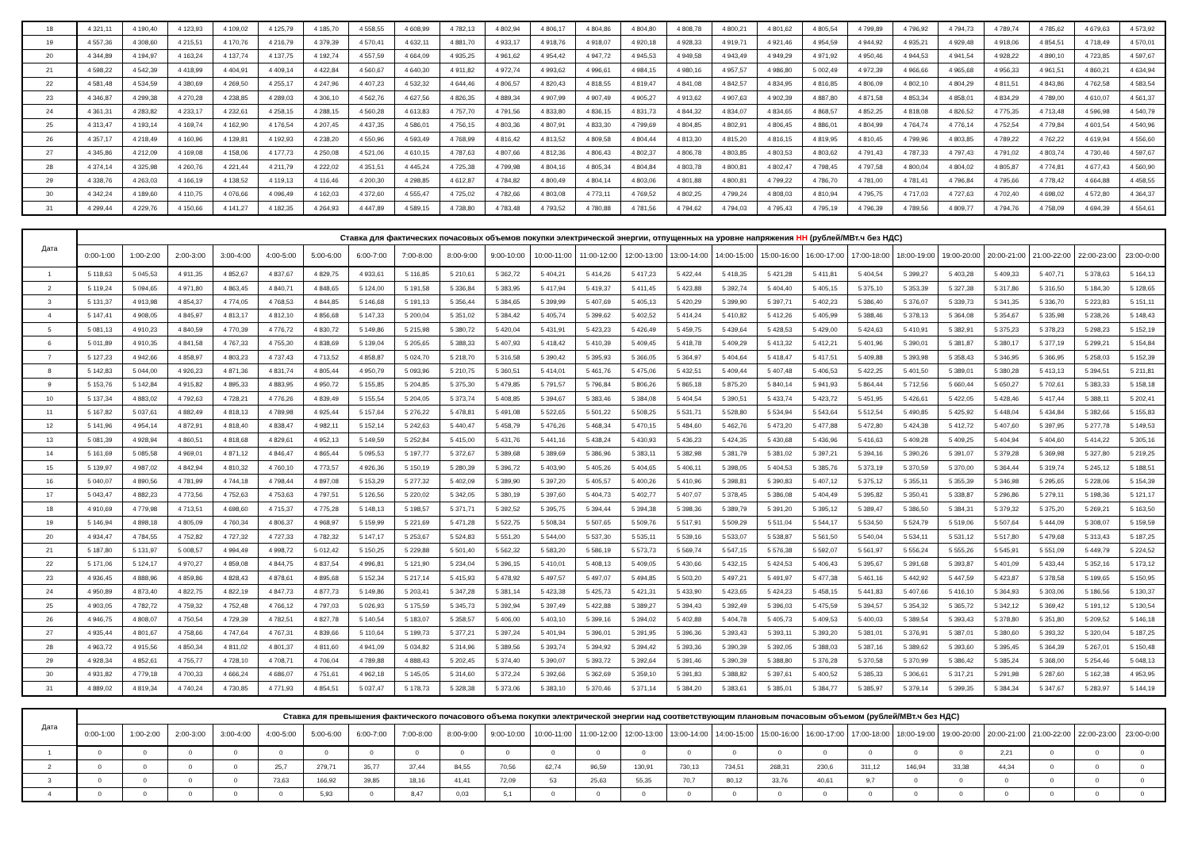| 18 | 4 321,11 | 4 190,40 | 4 123,93 | 4 109,02 | 4 125,79 | 4 185,70 | 4 558,55 | 4 608,99 | 4 782,13 | 4 802,94 | 4 806,17 | 4 804,86 | 4 804,80 | 4 808,78 | 4 800,21 | 4 801,62 | 4 805,54 | 4 799,89 | 4 796,92 | 4 794,73 | 4 789,74 | 4 785,62 | 4 679,63 | 4 573,92 |
| 19 | 4 557,36 | 4 308,60 | 4 215,51 | 4 170,76 | 4 216,79 | 4 379,39 | 4 570,41 | 4 632,11 | 4 881,70 | 4 933,17 | 4 918,76 | 4 918,07 | 4 920,18 | 4 928,33 | 4 919,71 | 4 921,46 | 4 954,59 | 4 944,92 | 4 935,21 | 4 929,48 | 4 918,06 | 4 854,51 | 4 718,49 | 4 570,01 |
| 20 | 4 344,89 | 4 194,97 | 4 163,24 | 4 137,74 | 4 137,75 | 4 192,74 | 4 557,59 | 4 664,09 | 4 935,25 | 4 961,62 | 4 954,42 | 4 947,72 | 4 945,53 | 4 949,58 | 4 943,49 | 4 949,29 | 4 971,92 | 4 950,46 | 4 944,53 | 4 941,54 | 4 928,22 | 4 890,10 | 4 723,85 | 4 597,67 |
| 21 | 4 598,22 | 4 542,39 | 4 418,99 | 4 404,91 | 4 409,14 | 4 422,84 | 4 560,67 | 4 640,30 | 4 911,82 | 4 972,74 | 4 993,62 | 4 996,61 | 4 984,15 | 4 980,16 | 4 957,57 | 4 986,80 | 5 002,49 | 4 972,39 | 4 966,66 | 4 965,68 | 4 956,33 | 4 961,51 | 4 860,21 | 4 634,94 |
| 22 | 4 581,48 | 4 534,59 | 4 380,69 | 4 269,50 | 4 255,17 | 4 247,96 | 4 407,23 | 4 532,32 | 4 644,46 | 4 806,57 | 4 820,43 | 4 818,55 | 4 819,47 | 4 841,08 | 4 842,57 | 4 834,95 | 4 816,85 | 4 806,09 | 4 802,10 | 4 804,29 | 4 811,51 | 4 843,86 | 4 762,58 | 4 583,54 |
| 23 | 4 346,87 | 4 299,38 | 4 270,28 | 4 238,85 | 4 289,03 | 4 306,10 | 4 562,76 | 4 627,56 | 4 826,35 | 4 889,34 | 4 907,99 | 4 907,49 | 4 905,27 | 4 913,62 | 4 907,63 | 4 902,39 | 4 887,80 | 4 871,58 | 4 853,34 | 4 858,01 | 4 834,29 | 4 789,00 | 4 610,07 | 4 561,37 |
| 24 | 4 361,31 | 4 283,82 | 4 233,17 | 4 232,61 | 4 258,15 | 4 288,15 | 4 560,28 | 4 613,83 | 4 757,70 | 4 791,56 | 4 833,80 | 4 836,15 | 4 831,73 | 4 844,32 | 4 834,07 | 4 834,65 | 4 868,57 | 4 852,25 | 4 818,08 | 4 826,52 | 4 775,35 | 4 713,48 | 4 596,98 | 4 540,79 |
| 25 | 4 313,47 | 4 193,14 | 4 169,74 | 4 162,90 | 4 176,54 | 4 207,45 | 4 437,35 | 4 586,01 | 4 756,15 | 4 803,36 | 4 807,91 | 4 833,30 | 4 799,69 | 4 804,85 | 4 802,91 | 4 806,45 | 4 886,01 | 4 804,99 | 4 764,74 | 4 776,14 | 4 752,54 | 4 779,84 | 4 601,54 | 4 540,96 |
| 26 | 4 357,17 | 4 218,49 | 4 160,96 | 4 139,81 | 4 192,93 | 4 238,20 | 4 550,96 | 4 593,49 | 4 768,99 | 4 816,42 | 4 813,52 | 4 809,58 | 4 804,44 | 4 813,30 | 4 815,20 | 4 816,15 | 4 819,95 | 4 810,45 | 4 799,96 | 4 803,85 | 4 789,22 | 4 762,22 | 4 619,94 | 4 556,60 |
| 27 | 4 345,86 | 4 212,09 | 4 169,08 | 4 158,06 | 4 177,73 | 4 250,08 | 4 521,06 | 4 610,15 | 4 787,63 | 4 807,66 | 4 812,36 | 4 806,43 | 4 802,37 | 4 806,78 | 4 803,85 | 4 803,53 | 4 803,62 | 4 791,43 | 4 787,33 | 4 797,43 | 4 791,02 | 4 803,74 | 4 730,46 | 4 597,67 |
| 28 | 4 374,14 | 4 325,98 | 4 260,76 | 4 221,44 | 4 211,79 | 4 222,02 | 4 351,51 | 4 445,24 | 4 725,38 | 4 799,98 | 4 804,16 | 4 805,34 | 4 804,84 | 4 803,78 | 4 800,81 | 4 802,47 | 4 798,45 | 4 797,58 | 4 800,04 | 4 804,02 | 4 805,87 | 4 774,81 | 4 677,43 | 4 560,90 |
| 29 | 4 338,76 | 4 263,03 | 4 166,19 | 4 138,52 | 4 119,13 | 4 116,46 | 4 200,30 | 4 298,85 | 4 612,87 | 4 784,82 | 4 800,49 | 4 804,14 | 4 803,06 | 4 801,88 | 4 800,81 | 4 799,22 | 4 786,70 | 4 781,00 | 4 781,41 | 4 796,84 | 4 795,66 | 4 778,42 | 4 664,88 | 4 458,55 |
| 30 | 4 342,24 | 4 189,60 | 4 110,75 | 4 076,66 | 4 096,49 | 4 162,03 | 4 372,60 | 4 555,47 | 4 725,02 | 4 782,66 | 4 803,08 | 4 773,11 | 4 769,52 | 4 802,25 | 4 799,24 | 4 808,03 | 4 810,94 | 4 795,75 | 4 717,03 | 4 727,63 | 4 702,40 | 4 698,02 | 4 572,80 | 4 364,37 |
| 31 | 4 299,44 | 4 229,76 | 4 150,66 | 4 141,27 | 4 182,35 | 4 264,93 | 4 447,89 | 4 589,15 | 4 738,80 | 4 783,48 | 4 793,52 | 4 780,88 | 4 781,56 | 4 794,62 | 4 794,03 | 4 795,43 | 4 795,19 | 4 796,39 | 4 789,56 | 4 809,77 | 4 794,76 | 4 758,09 | 4 694,39 | 4 554,61 |
| Дата | Ставка для фактических почасовых объемов покупки электрической энергии, отпущенных на уровне напряжения НН (рублей/МВт.ч без НДС) | | | | | | | | | | | | | | | | | | | | | | | |
| --- | --- | --- | --- | --- | --- | --- | --- | --- | --- | --- | --- | --- | --- | --- | --- | --- | --- | --- | --- | --- | --- | --- | --- | --- |
| | 0:00-1:00 | 1:00-2:00 | 2:00-3:00 | 3:00-4:00 | 4:00-5:00 | 5:00-6:00 | 6:00-7:00 | 7:00-8:00 | 8:00-9:00 | 9:00-10:00 | 10:00-11:00 | 11:00-12:00 | 12:00-13:00 | 13:00-14:00 | 14:00-15:00 | 15:00-16:00 | 16:00-17:00 | 17:00-18:00 | 18:00-19:00 | 19:00-20:00 | 20:00-21:00 | 21:00-22:00 | 22:00-23:00 | 23:00-0:00 |
| 1 | 5 118,63 | 5 045,53 | 4 911,35 | 4 852,67 | 4 837,67 | 4 829,75 | 4 933,61 | 5 116,85 | 5 210,61 | 5 362,72 | 5 404,21 | 5 414,26 | 5 417,23 | 5 422,44 | 5 418,35 | 5 421,28 | 5 411,81 | 5 404,54 | 5 399,27 | 5 403,28 | 5 409,33 | 5 407,71 | 5 378,63 | 5 164,13 |
| 2 | 5 119,24 | 5 094,65 | 4 971,80 | 4 863,45 | 4 840,71 | 4 848,65 | 5 124,00 | 5 191,58 | 5 336,84 | 5 383,95 | 5 417,94 | 5 419,37 | 5 411,45 | 5 423,88 | 5 392,74 | 5 404,40 | 5 405,15 | 5 375,10 | 5 353,39 | 5 327,38 | 5 317,86 | 5 316,50 | 5 184,30 | 5 128,65 |
| 3 | 5 131,37 | 4 913,98 | 4 854,37 | 4 774,05 | 4 768,53 | 4 844,85 | 5 146,68 | 5 191,13 | 5 356,44 | 5 384,65 | 5 399,99 | 5 407,69 | 5 405,13 | 5 420,29 | 5 399,90 | 5 397,71 | 5 402,23 | 5 386,40 | 5 376,07 | 5 339,73 | 5 341,35 | 5 336,70 | 5 223,83 | 5 151,11 |
| 4 | 5 147,41 | 4 908,05 | 4 845,97 | 4 813,17 | 4 812,10 | 4 856,68 | 5 147,33 | 5 200,04 | 5 351,02 | 5 384,42 | 5 405,74 | 5 399,62 | 5 402,52 | 5 414,24 | 5 410,82 | 5 412,26 | 5 405,99 | 5 388,46 | 5 378,13 | 5 364,08 | 5 354,67 | 5 335,98 | 5 238,26 | 5 148,43 |
| 5 | 5 081,13 | 4 910,23 | 4 840,59 | 4 770,39 | 4 776,72 | 4 830,72 | 5 149,86 | 5 215,98 | 5 380,72 | 5 420,04 | 5 431,91 | 5 423,23 | 5 426,49 | 5 459,75 | 5 439,64 | 5 428,53 | 5 429,00 | 5 424,63 | 5 410,91 | 5 382,91 | 5 375,23 | 5 378,23 | 5 298,23 | 5 152,19 |
| 6 | 5 011,89 | 4 910,35 | 4 841,58 | 4 767,33 | 4 755,30 | 4 838,69 | 5 139,04 | 5 205,65 | 5 388,33 | 5 407,93 | 5 418,42 | 5 410,39 | 5 409,45 | 5 418,78 | 5 409,29 | 5 413,32 | 5 412,21 | 5 401,96 | 5 390,01 | 5 381,87 | 5 380,17 | 5 377,19 | 5 299,21 | 5 154,84 |
| 7 | 5 127,23 | 4 942,66 | 4 858,97 | 4 803,23 | 4 737,43 | 4 713,52 | 4 858,87 | 5 024,70 | 5 218,70 | 5 316,58 | 5 390,42 | 5 395,93 | 5 366,05 | 5 364,97 | 5 404,64 | 5 418,47 | 5 417,51 | 5 409,88 | 5 393,98 | 5 358,43 | 5 346,95 | 5 366,95 | 5 258,03 | 5 152,39 |
| 8 | 5 142,83 | 5 044,00 | 4 926,23 | 4 871,36 | 4 831,74 | 4 805,44 | 4 950,79 | 5 093,96 | 5 210,75 | 5 360,51 | 5 414,01 | 5 461,76 | 5 475,06 | 5 432,51 | 5 409,44 | 5 407,48 | 5 406,53 | 5 422,25 | 5 401,50 | 5 389,01 | 5 380,28 | 5 413,13 | 5 394,51 | 5 211,81 |
| 9 | 5 153,76 | 5 142,84 | 4 915,82 | 4 895,33 | 4 883,95 | 4 950,72 | 5 155,85 | 5 204,85 | 5 375,30 | 5 479,85 | 5 791,57 | 5 796,84 | 5 806,26 | 5 865,18 | 5 875,20 | 5 840,14 | 5 941,93 | 5 864,44 | 5 712,56 | 5 660,44 | 5 650,27 | 5 702,61 | 5 383,33 | 5 158,18 |
| 10 | 5 137,34 | 4 883,02 | 4 792,63 | 4 728,21 | 4 776,26 | 4 839,49 | 5 155,54 | 5 204,05 | 5 373,74 | 5 408,85 | 5 394,67 | 5 383,46 | 5 384,08 | 5 404,54 | 5 390,51 | 5 433,74 | 5 423,72 | 5 451,95 | 5 426,61 | 5 422,05 | 5 428,46 | 5 417,44 | 5 388,11 | 5 202,41 |
| 11 | 5 167,82 | 5 037,61 | 4 882,49 | 4 818,13 | 4 789,98 | 4 925,44 | 5 157,64 | 5 276,22 | 5 478,81 | 5 491,08 | 5 522,65 | 5 501,22 | 5 508,25 | 5 531,71 | 5 528,80 | 5 534,94 | 5 543,64 | 5 512,54 | 5 490,85 | 5 425,92 | 5 448,04 | 5 434,84 | 5 382,66 | 5 155,83 |
| 12 | 5 141,96 | 4 954,14 | 4 872,91 | 4 818,40 | 4 838,47 | 4 982,11 | 5 152,14 | 5 242,63 | 5 440,47 | 5 458,79 | 5 476,26 | 5 468,34 | 5 470,15 | 5 484,60 | 5 462,76 | 5 473,20 | 5 477,88 | 5 472,80 | 5 424,38 | 5 412,72 | 5 407,60 | 5 397,95 | 5 277,78 | 5 149,53 |
| 13 | 5 081,39 | 4 928,94 | 4 860,51 | 4 818,68 | 4 829,61 | 4 952,13 | 5 149,59 | 5 252,84 | 5 415,00 | 5 431,76 | 5 441,16 | 5 438,24 | 5 430,93 | 5 436,23 | 5 424,35 | 5 430,68 | 5 436,96 | 5 416,63 | 5 409,28 | 5 409,25 | 5 404,94 | 5 404,60 | 5 414,22 | 5 305,16 |
| 14 | 5 161,69 | 5 085,58 | 4 969,01 | 4 871,12 | 4 846,47 | 4 865,44 | 5 095,53 | 5 197,77 | 5 372,67 | 5 389,68 | 5 389,69 | 5 386,96 | 5 383,11 | 5 382,98 | 5 381,79 | 5 381,02 | 5 397,21 | 5 394,16 | 5 390,26 | 5 391,07 | 5 379,28 | 5 369,98 | 5 327,80 | 5 219,25 |
| 15 | 5 139,97 | 4 987,02 | 4 842,94 | 4 810,32 | 4 760,10 | 4 773,57 | 4 926,36 | 5 150,19 | 5 280,39 | 5 396,72 | 5 403,90 | 5 405,26 | 5 404,65 | 5 406,11 | 5 398,05 | 5 404,53 | 5 385,76 | 5 373,19 | 5 370,59 | 5 370,00 | 5 364,44 | 5 319,74 | 5 245,12 | 5 188,51 |
| 16 | 5 040,07 | 4 890,56 | 4 781,99 | 4 744,18 | 4 798,44 | 4 897,08 | 5 153,29 | 5 277,32 | 5 402,09 | 5 389,90 | 5 397,20 | 5 405,57 | 5 400,26 | 5 410,96 | 5 398,81 | 5 390,83 | 5 407,12 | 5 375,12 | 5 355,11 | 5 355,39 | 5 346,98 | 5 295,65 | 5 228,06 | 5 154,39 |
| 17 | 5 043,47 | 4 882,23 | 4 773,56 | 4 752,63 | 4 753,63 | 4 797,51 | 5 126,56 | 5 220,02 | 5 342,05 | 5 380,19 | 5 397,60 | 5 404,73 | 5 402,77 | 5 407,07 | 5 378,45 | 5 386,08 | 5 404,49 | 5 395,82 | 5 350,41 | 5 338,87 | 5 296,86 | 5 279,11 | 5 198,36 | 5 121,17 |
| 18 | 4 910,69 | 4 779,98 | 4 713,51 | 4 698,60 | 4 715,37 | 4 775,28 | 5 148,13 | 5 198,57 | 5 371,71 | 5 392,52 | 5 395,75 | 5 394,44 | 5 394,38 | 5 398,36 | 5 389,79 | 5 391,20 | 5 395,12 | 5 389,47 | 5 386,50 | 5 384,31 | 5 379,32 | 5 375,20 | 5 269,21 | 5 163,50 |
| 19 | 5 146,94 | 4 898,18 | 4 805,09 | 4 760,34 | 4 806,37 | 4 968,97 | 5 159,99 | 5 221,69 | 5 471,28 | 5 522,75 | 5 508,34 | 5 507,65 | 5 509,76 | 5 517,91 | 5 509,29 | 5 511,04 | 5 544,17 | 5 534,50 | 5 524,79 | 5 519,06 | 5 507,64 | 5 444,09 | 5 308,07 | 5 159,59 |
| 20 | 4 934,47 | 4 784,55 | 4 752,82 | 4 727,32 | 4 727,33 | 4 782,32 | 5 147,17 | 5 253,67 | 5 524,83 | 5 551,20 | 5 544,00 | 5 537,30 | 5 535,11 | 5 539,16 | 5 533,07 | 5 538,87 | 5 561,50 | 5 540,04 | 5 534,11 | 5 531,12 | 5 517,80 | 5 479,68 | 5 313,43 | 5 187,25 |
| 21 | 5 187,80 | 5 131,97 | 5 008,57 | 4 994,49 | 4 998,72 | 5 012,42 | 5 150,25 | 5 229,88 | 5 501,40 | 5 562,32 | 5 583,20 | 5 586,19 | 5 573,73 | 5 569,74 | 5 547,15 | 5 576,38 | 5 592,07 | 5 561,97 | 5 556,24 | 5 555,26 | 5 545,91 | 5 551,09 | 5 449,79 | 5 224,52 |
| 22 | 5 171,06 | 5 124,17 | 4 970,27 | 4 859,08 | 4 844,75 | 4 837,54 | 4 996,81 | 5 121,90 | 5 234,04 | 5 396,15 | 5 410,01 | 5 408,13 | 5 409,05 | 5 430,66 | 5 432,15 | 5 424,53 | 5 406,43 | 5 395,67 | 5 391,68 | 5 393,87 | 5 401,09 | 5 433,44 | 5 352,16 | 5 173,12 |
| 23 | 4 936,45 | 4 888,96 | 4 859,86 | 4 828,43 | 4 878,61 | 4 895,68 | 5 152,34 | 5 217,14 | 5 415,93 | 5 478,92 | 5 497,57 | 5 497,07 | 5 494,85 | 5 503,20 | 5 497,21 | 5 491,97 | 5 477,38 | 5 461,16 | 5 442,92 | 5 447,59 | 5 423,87 | 5 378,58 | 5 199,65 | 5 150,95 |
| 24 | 4 950,89 | 4 873,40 | 4 822,75 | 4 822,19 | 4 847,73 | 4 877,73 | 5 149,86 | 5 203,41 | 5 347,28 | 5 381,14 | 5 423,38 | 5 425,73 | 5 421,31 | 5 433,90 | 5 423,65 | 5 424,23 | 5 458,15 | 5 441,83 | 5 407,66 | 5 416,10 | 5 364,93 | 5 303,06 | 5 186,56 | 5 130,37 |
| 25 | 4 903,05 | 4 782,72 | 4 759,32 | 4 752,48 | 4 766,12 | 4 797,03 | 5 026,93 | 5 175,59 | 5 345,73 | 5 392,94 | 5 397,49 | 5 422,88 | 5 389,27 | 5 394,43 | 5 392,49 | 5 396,03 | 5 475,59 | 5 394,57 | 5 354,32 | 5 365,72 | 5 342,12 | 5 369,42 | 5 191,12 | 5 130,54 |
| 26 | 4 946,75 | 4 808,07 | 4 750,54 | 4 729,39 | 4 782,51 | 4 827,78 | 5 140,54 | 5 183,07 | 5 358,57 | 5 406,00 | 5 403,10 | 5 399,16 | 5 394,02 | 5 402,88 | 5 404,78 | 5 405,73 | 5 409,53 | 5 400,03 | 5 389,54 | 5 393,43 | 5 378,80 | 5 351,80 | 5 209,52 | 5 146,18 |
| 27 | 4 935,44 | 4 801,67 | 4 758,66 | 4 747,64 | 4 767,31 | 4 839,66 | 5 110,64 | 5 199,73 | 5 377,21 | 5 397,24 | 5 401,94 | 5 396,01 | 5 391,95 | 5 396,36 | 5 393,43 | 5 393,11 | 5 393,20 | 5 381,01 | 5 376,91 | 5 387,01 | 5 380,60 | 5 393,32 | 5 320,04 | 5 187,25 |
| 28 | 4 963,72 | 4 915,56 | 4 850,34 | 4 811,02 | 4 801,37 | 4 811,60 | 4 941,09 | 5 034,82 | 5 314,96 | 5 389,56 | 5 393,74 | 5 394,92 | 5 394,42 | 5 393,36 | 5 390,39 | 5 392,05 | 5 388,03 | 5 387,16 | 5 389,62 | 5 393,60 | 5 395,45 | 5 364,39 | 5 267,01 | 5 150,48 |
| 29 | 4 928,34 | 4 852,61 | 4 755,77 | 4 728,10 | 4 708,71 | 4 706,04 | 4 789,88 | 4 888,43 | 5 202,45 | 5 374,40 | 5 390,07 | 5 393,72 | 5 392,64 | 5 391,46 | 5 390,39 | 5 388,80 | 5 376,28 | 5 370,58 | 5 370,99 | 5 386,42 | 5 385,24 | 5 368,00 | 5 254,46 | 5 048,13 |
| 30 | 4 931,82 | 4 779,18 | 4 700,33 | 4 666,24 | 4 686,07 | 4 751,61 | 4 962,18 | 5 145,05 | 5 314,60 | 5 372,24 | 5 392,66 | 5 362,69 | 5 359,10 | 5 391,83 | 5 388,82 | 5 397,61 | 5 400,52 | 5 385,33 | 5 306,61 | 5 317,21 | 5 291,98 | 5 287,60 | 5 162,38 | 4 953,95 |
| 31 | 4 889,02 | 4 819,34 | 4 740,24 | 4 730,85 | 4 771,93 | 4 854,51 | 5 037,47 | 5 178,73 | 5 328,38 | 5 373,06 | 5 383,10 | 5 370,46 | 5 371,14 | 5 384,20 | 5 383,61 | 5 385,01 | 5 384,77 | 5 385,97 | 5 379,14 | 5 399,35 | 5 384,34 | 5 347,67 | 5 283,97 | 5 144,19 |
| Дата | Ставка для превышения фактического почасового объема покупки электрической энергии над соответствующим плановым почасовым объемом (рублей/МВт.ч без НДС) | | | | | | | | | | | | | | | | | | | | | | | |
| --- | --- | --- | --- | --- | --- | --- | --- | --- | --- | --- | --- | --- | --- | --- | --- | --- | --- | --- | --- | --- | --- | --- | --- | --- |
| | 0:00-1:00 | 1:00-2:00 | 2:00-3:00 | 3:00-4:00 | 4:00-5:00 | 5:00-6:00 | 6:00-7:00 | 7:00-8:00 | 8:00-9:00 | 9:00-10:00 | 10:00-11:00 | 11:00-12:00 | 12:00-13:00 | 13:00-14:00 | 14:00-15:00 | 15:00-16:00 | 16:00-17:00 | 17:00-18:00 | 18:00-19:00 | 19:00-20:00 | 20:00-21:00 | 21:00-22:00 | 22:00-23:00 | 23:00-0:00 |
| 1 | 0 | 0 | 0 | 0 | 0 | 0 | 0 | 0 | 0 | 0 | 0 | 0 | 0 | 0 | 0 | 0 | 0 | 0 | 0 | 0 | 2,21 | 0 | 0 | 0 |
| 2 | 0 | 0 | 0 | 0 | 25,7 | 279,71 | 35,77 | 37,44 | 84,55 | 70,56 | 62,74 | 96,59 | 130,91 | 730,13 | 734,51 | 268,31 | 230,6 | 311,12 | 146,94 | 33,38 | 44,34 | 0 | 0 | 0 |
| 3 | 0 | 0 | 0 | 0 | 73,63 | 166,92 | 39,85 | 18,16 | 41,41 | 72,09 | 53 | 25,63 | 55,35 | 70,7 | 80,12 | 33,76 | 40,61 | 9,7 | 0 | 0 | 0 | 0 | 0 | 0 |
| 4 | 0 | 0 | 0 | 0 | 0 | 5,93 | 0 | 8,47 | 0,03 | 5,1 | 0 | 0 | 0 | 0 | 0 | 0 | 0 | 0 | 0 | 0 | 0 | 0 | 0 | 0 |